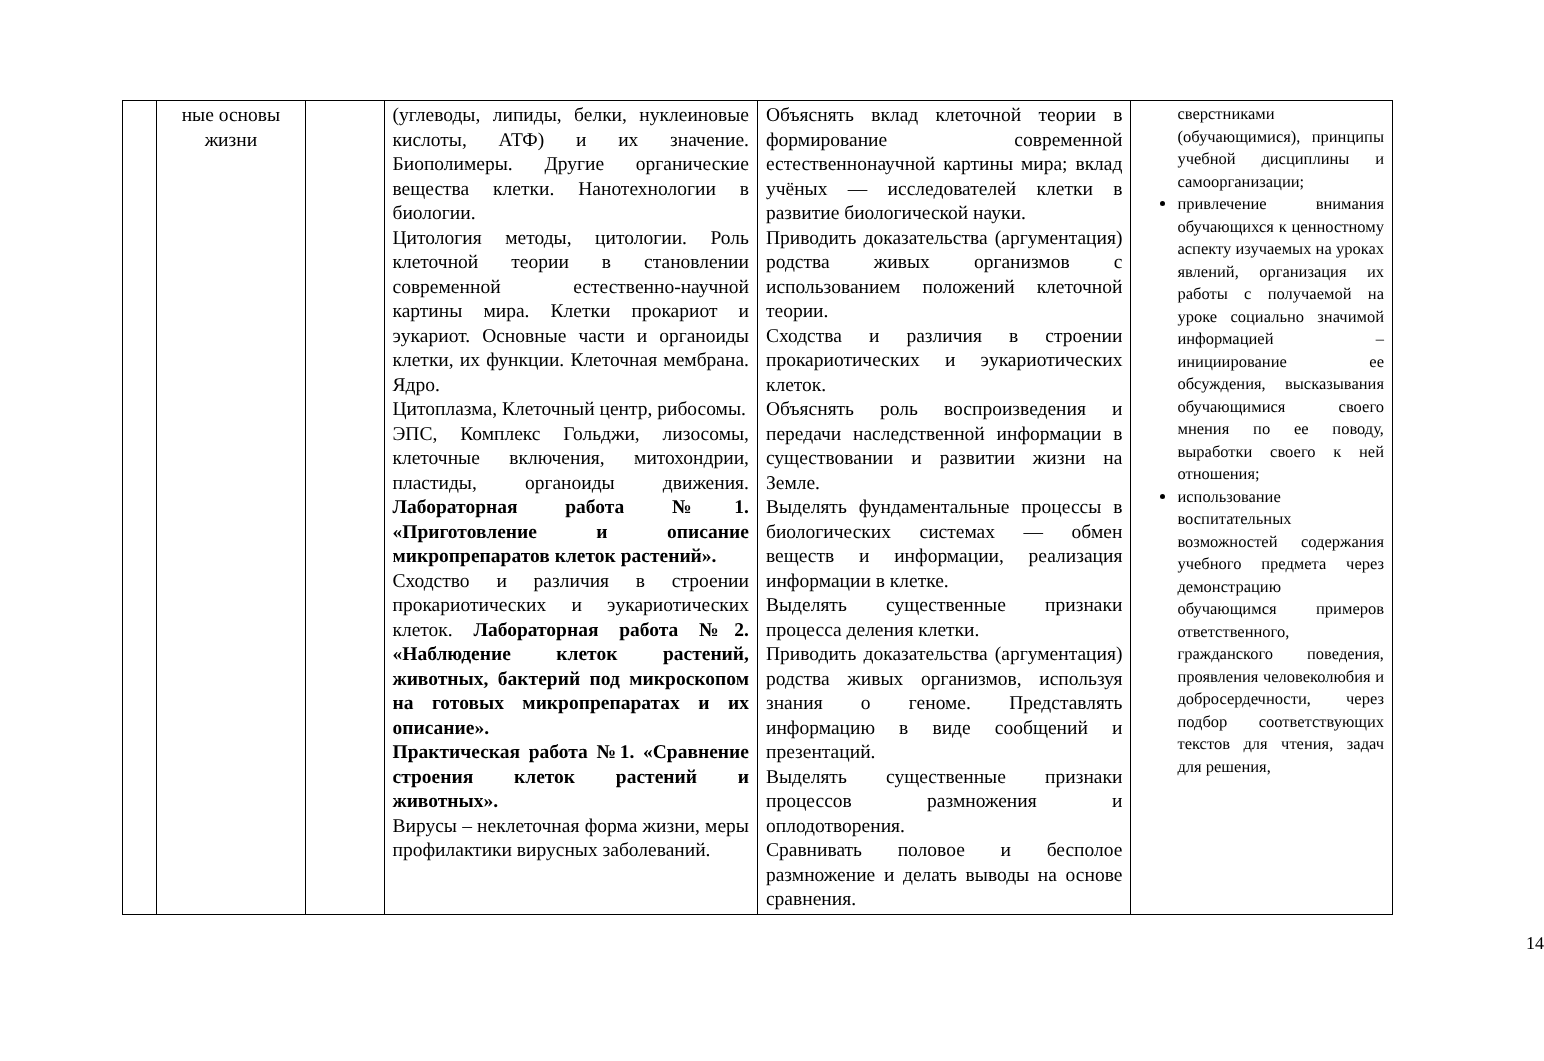| | ные основы жизни | | (углеводы, липиды, белки, нуклеиновые кислоты, АТФ) и их значение. Биополимеры. Другие органические вещества клетки. Нанотехнологии в биологии. Цитология методы, цитологии. Роль клеточной теории в становлении современной естественно-научной картины мира. Клетки прокариот и эукариот. Основные части и органоиды клетки, их функции. Клеточная мембрана. Ядро. Цитоплазма, Клеточный центр, рибосомы. ЭПС, Комплекс Гольджи, лизосомы, клеточные включения, митохондрии, пластиды, органоиды движения. Лабораторная работа №1. «Приготовление и описание микропрепаратов клеток растений». Сходство и различия в строении прокариотических и эукариотических клеток. Лабораторная работа №2. «Наблюдение клеток растений, животных, бактерий под микроскопом на готовых микропрепаратах и их описание». Практическая работа №1. «Сравнение строения клеток растений и животных». Вирусы – неклеточная форма жизни, меры профилактики вирусных заболеваний. | Объяснять вклад клеточной теории в формирование современной естественнонаучной картины мира; вклад учёных — исследователей клетки в развитие биологической науки. Приводить доказательства (аргументация) родства живых организмов с использованием положений клеточной теории. Сходства и различия в строении прокариотических и эукариотических клеток. Объяснять роль воспроизведения и передачи наследственной информации в существовании и развитии жизни на Земле. Выделять фундаментальные процессы в биологических системах — обмен веществ и информации, реализация информации в клетке. Выделять существенные признаки процесса деления клетки. Приводить доказательства (аргументация) родства живых организмов, используя знания о геноме. Представлять информацию в виде сообщений и презентаций. Выделять существенные признаки процессов размножения и оплодотворения. Сравнивать половое и бесполое размножение и делать выводы на основе сравнения. | сверстниками (обучающимися), принципы учебной дисциплины и самоорганизации; привлечение внимания обучающихся к ценностному аспекту изучаемых на уроках явлений, организация их работы с получаемой на уроке социально значимой информацией – инициирование ее обсуждения, высказывания обучающимися своего мнения по ее поводу, выработки своего к ней отношения; использование воспитательных возможностей содержания учебного предмета через демонстрацию обучающимся примеров ответственного, гражданского поведения, проявления человеколюбия и добросердечности, через подбор соответствующих текстов для чтения, задач для решения, |
14